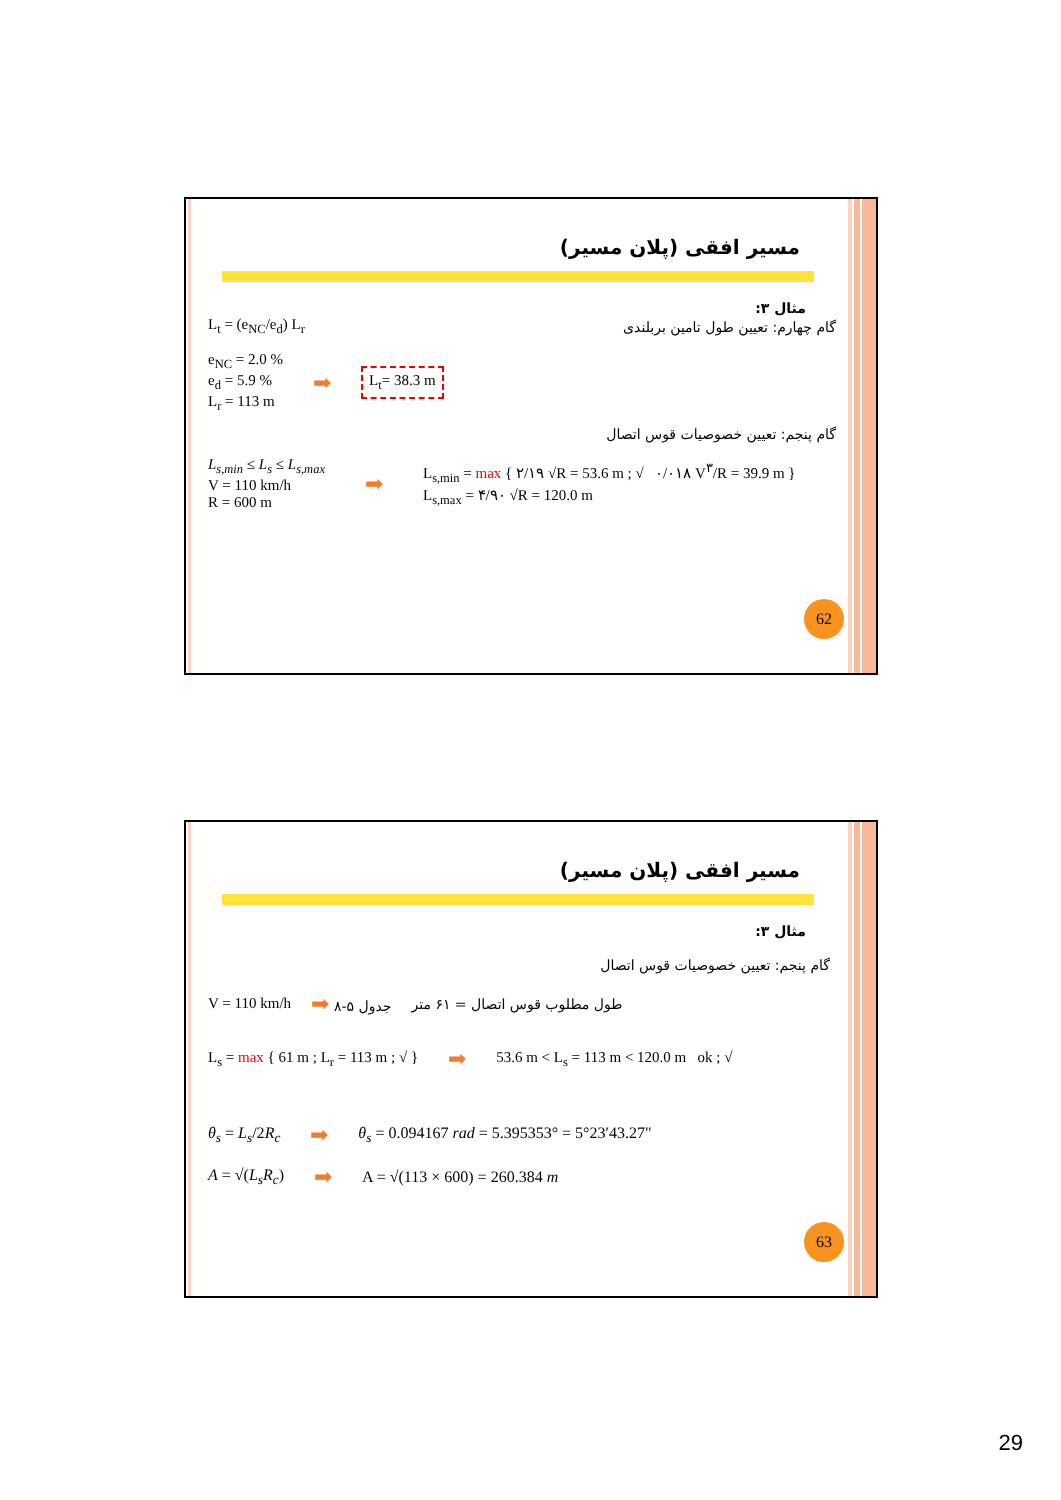مسیر افقی (پلان مسیر)
مثال ۳:
L<sub>t</sub> = (e<sub>NC</sub>/e<sub>d</sub>) L<sub>r</sub> گام چهارم: تعیین طول تامین بربلندی
e<sub>NC</sub> = 2.0 %
e<sub>d</sub> = 5.9 %
L<sub>r</sub> = 113 m ➡ L<sub>t</sub>= 38.3 m
گام پنجم: تعیین خصوصیات قوس اتصال
L<sub>s,min</sub> ≤ L<sub>s</sub> ≤ L<sub>s,max</sub>
V = 110 km/h
R = 600 m ➡ L<sub>s,min</sub> = max { ۲/۱۹ √R = 53.6 m ; √ ۰/۰۱۸ V<sup>۳</sup>/R = 39.9 m }
L<sub>s,max</sub> = ۴/۹۰ √R = 120.0 m
62
مسیر افقی (پلان مسیر)
مثال ۳:
گام پنجم: تعیین خصوصیات قوس اتصال
V = 110 km/h جدول ۵-۸ ➡ طول مطلوب قوس اتصال = ۶۱ متر
L<sub>s</sub> = max { 61 m ; L<sub>r</sub> = 113 m ; √ } ➡ 53.6 m < L<sub>s</sub> = 113 m < 120.0 m ok ; √
θ<sub>s</sub> = L<sub>s</sub>/2R<sub>c</sub> ➡ θ<sub>s</sub> = 0.094167 rad = 5.395353° = 5°23′43.27"
A = √(L<sub>s</sub>R<sub>c</sub>) ➡ A = √(113 × 600) = 260.384 m
63
29